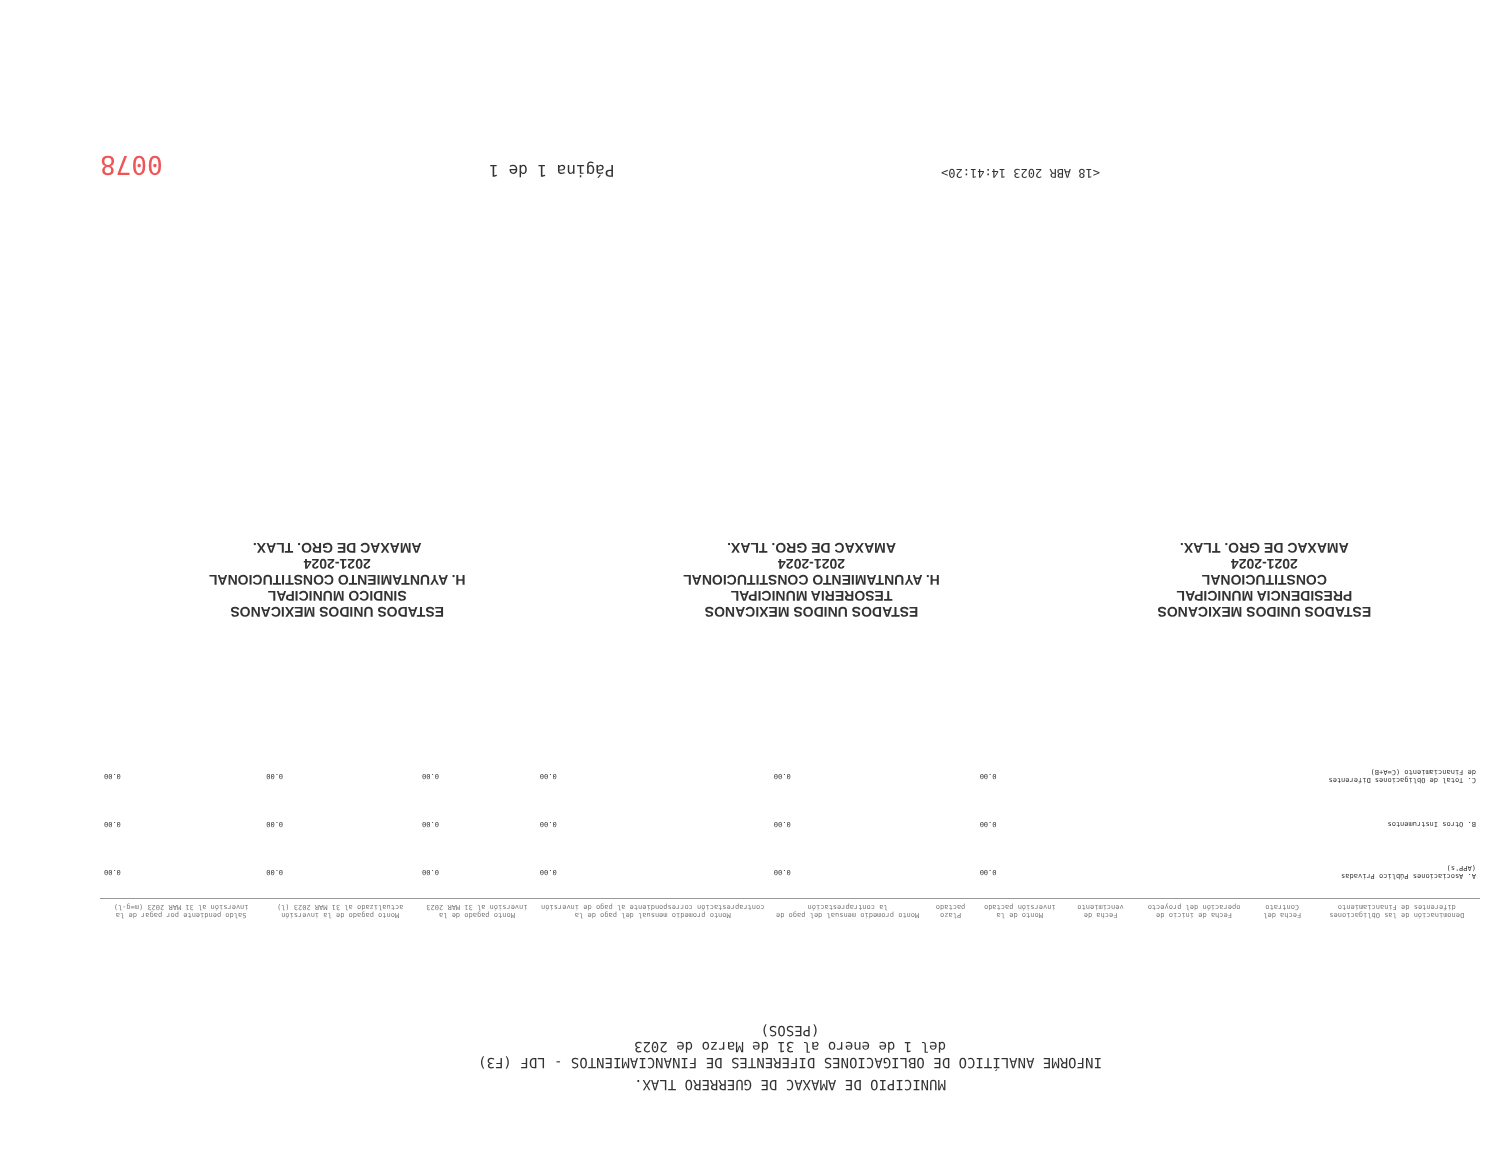MUNICIPIO DE AMAXAC DE GUERRERO TLAX.
INFORME ANALÍTICO DE OBLIGACIONES DIFERENTES DE FINANCIAMIENTOS - LDF (F3)
del 1 de enero al 31 de Marzo de 2023
(PESOS)
| Denominación de las Obligaciones diferentes de Financiamiento | Fecha del Contrato | Fecha de inicio de operación del proyecto | Fecha de vencimiento | Monto de la inversión pactado | Plazo pactado | Monto promedio mensual del pago de la contraprestación | Monto promedio mensual del pago de la contraprestación correspondiente al pago de inversión | Monto pagado de la inversión al 31 MAR 2023 | Monto pagado de la inversión actualizado al 31 MAR 2023 (l) | Saldo pendiente por pagar de la inversión al 31 MAR 2023 (m=g-l) |
| --- | --- | --- | --- | --- | --- | --- | --- | --- | --- | --- |
| A. Asociaciones Público Privadas (APP's) | | | | 0.00 | | 0.00 | 0.00 | 0.00 | 0.00 | 0.00 |
| B. Otros Instrumentos | | | | 0.00 | | 0.00 | 0.00 | 0.00 | 0.00 | 0.00 |
| C. Total de Obligaciones Diferentes de Financiamiento (C=A+B) | | | | 0.00 | | 0.00 | 0.00 | 0.00 | 0.00 | 0.00 |
ESTADOS UNIDOS MEXICANOS
PRESIDENCIA MUNICIPAL
CONSTITUCIONAL
2021-2024
AMAXAC DE GRO. TLAX.
ESTADOS UNIDOS MEXICANOS
TESORERIA MUNICIPAL
H. AYUNTAMIENTO CONSTITUCIONAL
2021-2024
AMAXAC DE GRO. TLAX.
ESTADOS UNIDOS MEXICANOS
SINDICO MUNICIPAL
H. AYUNTAMIENTO CONSTITUCIONAL
2021-2024
AMAXAC DE GRO. TLAX.
<18 ABR 2023 14:41:20> Página 1 de 1 0078